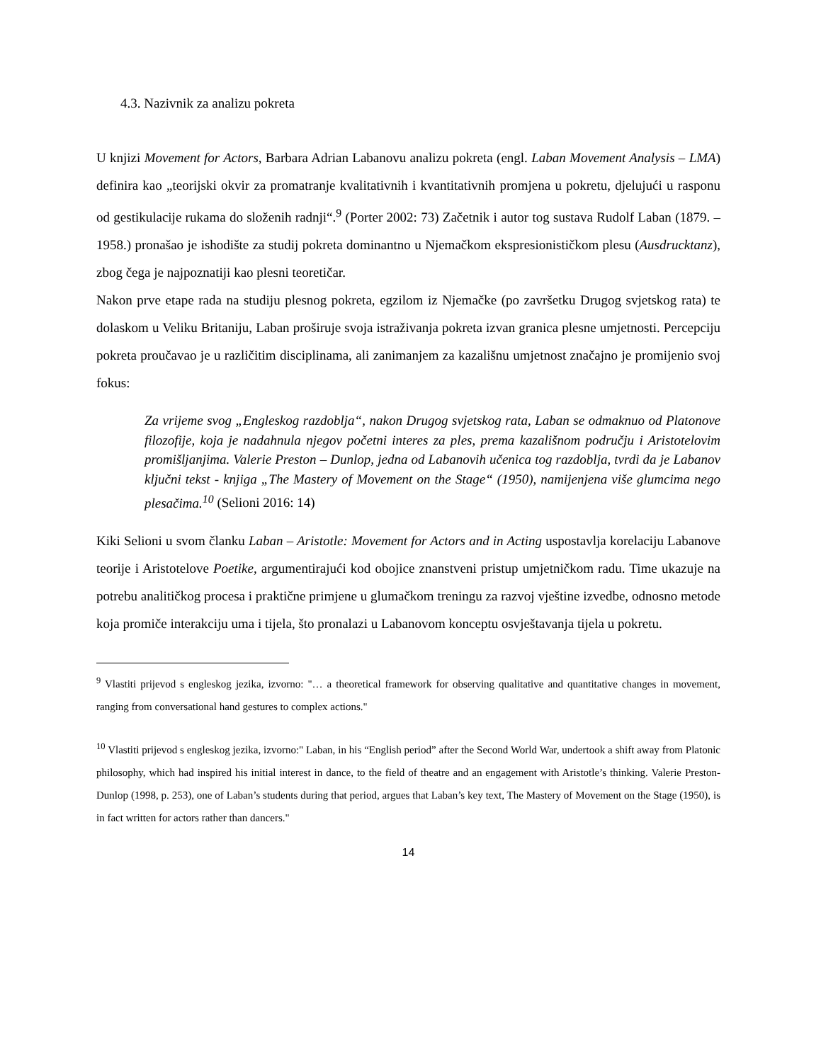4.3. Nazivnik za analizu pokreta
U knjizi Movement for Actors, Barbara Adrian Labanovu analizu pokreta (engl. Laban Movement Analysis – LMA) definira kao „teorijski okvir za promatranje kvalitativnih i kvantitativnih promjena u pokretu, djelujući u rasponu od gestikulacije rukama do složenih radnji“.<sup>9</sup> (Porter 2002: 73) Začetnik i autor tog sustava Rudolf Laban (1879. – 1958.) pronašao je ishodište za studij pokreta dominantno u Njemačkom ekspresionističkom plesu (Ausdrucktanz), zbog čega je najpoznatiji kao plesni teoretičar.
Nakon prve etape rada na studiju plesnog pokreta, egzilom iz Njemačke (po završetku Drugog svjetskog rata) te dolaskom u Veliku Britaniju, Laban proširuje svoja istraživanja pokreta izvan granica plesne umjetnosti. Percepciju pokreta proučavao je u različitim disciplinama, ali zanimanjem za kazališnu umjetnost značajno je promijenio svoj fokus:
Za vrijeme svog „Engleskog razdoblja“, nakon Drugog svjetskog rata, Laban se odmaknuo od Platonove filozofije, koja je nadahnula njegov početni interes za ples, prema kazališnom području i Aristotelovim promišljanjima. Valerie Preston – Dunlop, jedna od Labanovih učenica tog razdoblja, tvrdi da je Labanov ključni tekst - knjiga „The Mastery of Movement on the Stage“ (1950), namijenjena više glumcima nego plesačima.<sup>10</sup> (Selioni 2016: 14)
Kiki Selioni u svom članku Laban – Aristotle: Movement for Actors and in Acting uspostavlja korelaciju Labanove teorije i Aristotelove Poetike, argumentirajući kod obojice znanstveni pristup umjetničkom radu. Time ukazuje na potrebu analitičkog procesa i praktične primjene u glumačkom treningu za razvoj vještine izvedbe, odnosno metode koja promiče interakciju uma i tijela, što pronalazi u Labanovom konceptu osvještavanja tijela u pokretu.
<sup>9</sup> Vlastiti prijevod s engleskog jezika, izvorno: "… a theoretical framework for observing qualitative and quantitative changes in movement, ranging from conversational hand gestures to complex actions."
<sup>10</sup> Vlastiti prijevod s engleskog jezika, izvorno:" Laban, in his “English period” after the Second World War, undertook a shift away from Platonic philosophy, which had inspired his initial interest in dance, to the field of theatre and an engagement with Aristotle’s thinking. Valerie Preston-Dunlop (1998, p. 253), one of Laban’s students during that period, argues that Laban’s key text, The Mastery of Movement on the Stage (1950), is in fact written for actors rather than dancers."
14